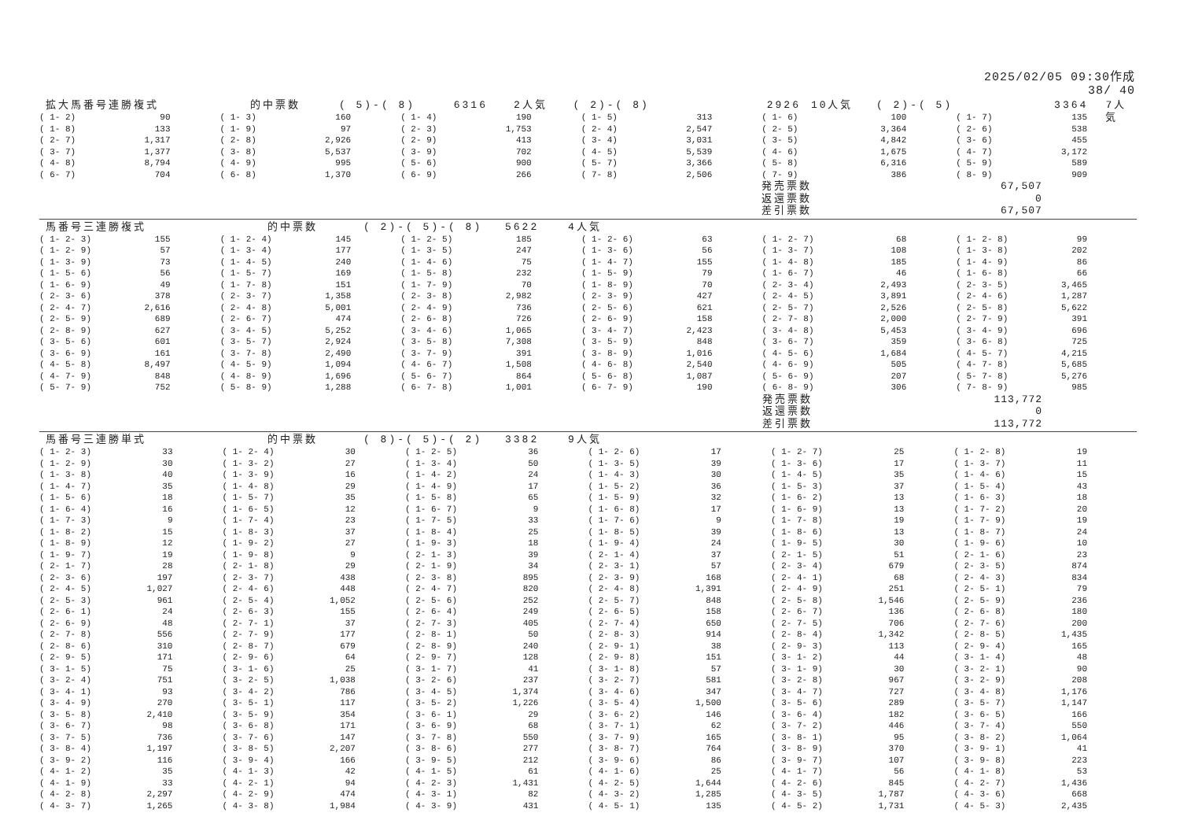2025/02/05 09:30作成
38/ 40
拡大馬番号連勝複式 的中票数 ( 5)-( 8) 6316 2人気 ( 2)-( 8) 2926 10人気 ( 2)-( 5) 3364 7人気
| ( 1- 2) | 90 | ( 1- 3) | 160 | ( 1- 4) | 190 | ( 1- 5) | 313 | ( 1- 6) | 100 | ( 1- 7) | 135 |
| ( 1- 8) | 133 | ( 1- 9) | 97 | ( 2- 3) | 1,753 | ( 2- 4) | 2,547 | ( 2- 5) | 3,364 | ( 2- 6) | 538 |
| ( 2- 7) | 1,317 | ( 2- 8) | 2,926 | ( 2- 9) | 413 | ( 3- 4) | 3,031 | ( 3- 5) | 4,842 | ( 3- 6) | 455 |
| ( 3- 7) | 1,377 | ( 3- 8) | 5,537 | ( 3- 9) | 702 | ( 4- 5) | 5,539 | ( 4- 6) | 1,675 | ( 4- 7) | 3,172 |
| ( 4- 8) | 8,794 | ( 4- 9) | 995 | ( 5- 6) | 900 | ( 5- 7) | 3,366 | ( 5- 8) | 6,316 | ( 5- 9) | 589 |
| ( 6- 7) | 704 | ( 6- 8) | 1,370 | ( 6- 9) | 266 | ( 7- 8) | 2,506 | ( 7- 9) | 386 | ( 8- 9) | 909 |
| | | | | | | | | 発売票数 | 67,507 | | |
| | | | | | | | | 返還票数 | 0 | | |
| | | | | | | | | 差引票数 | 67,507 | | |
馬番号三連勝複式 的中票数 ( 2)-( 5)-( 8) 5622 4人気
| ( 1- 2- 3) | 155 | ( 1- 2- 4) | 145 | ( 1- 2- 5) | 185 | ( 1- 2- 6) | 63 | ( 1- 2- 7) | 68 | ( 1- 2- 8) | 99 |
| ( 1- 2- 9) | 57 | ( 1- 3- 4) | 177 | ( 1- 3- 5) | 247 | ( 1- 3- 6) | 56 | ( 1- 3- 7) | 108 | ( 1- 3- 8) | 202 |
| ( 1- 3- 9) | 73 | ( 1- 4- 5) | 240 | ( 1- 4- 6) | 75 | ( 1- 4- 7) | 155 | ( 1- 4- 8) | 185 | ( 1- 4- 9) | 86 |
| ( 1- 5- 6) | 56 | ( 1- 5- 7) | 169 | ( 1- 5- 8) | 232 | ( 1- 5- 9) | 79 | ( 1- 6- 7) | 46 | ( 1- 6- 8) | 66 |
| ( 1- 6- 9) | 49 | ( 1- 7- 8) | 151 | ( 1- 7- 9) | 70 | ( 1- 8- 9) | 70 | ( 2- 3- 4) | 2,493 | ( 2- 3- 5) | 3,465 |
| ( 2- 3- 6) | 378 | ( 2- 3- 7) | 1,358 | ( 2- 3- 8) | 2,982 | ( 2- 3- 9) | 427 | ( 2- 4- 5) | 3,891 | ( 2- 4- 6) | 1,287 |
| ( 2- 4- 7) | 2,616 | ( 2- 4- 8) | 5,001 | ( 2- 4- 9) | 736 | ( 2- 5- 6) | 621 | ( 2- 5- 7) | 2,526 | ( 2- 5- 8) | 5,622 |
| ( 2- 5- 9) | 689 | ( 2- 6- 7) | 474 | ( 2- 6- 8) | 726 | ( 2- 6- 9) | 158 | ( 2- 7- 8) | 2,000 | ( 2- 7- 9) | 391 |
| ( 2- 8- 9) | 627 | ( 3- 4- 5) | 5,252 | ( 3- 4- 6) | 1,065 | ( 3- 4- 7) | 2,423 | ( 3- 4- 8) | 5,453 | ( 3- 4- 9) | 696 |
| ( 3- 5- 6) | 601 | ( 3- 5- 7) | 2,924 | ( 3- 5- 8) | 7,308 | ( 3- 5- 9) | 848 | ( 3- 6- 7) | 359 | ( 3- 6- 8) | 725 |
| ( 3- 6- 9) | 161 | ( 3- 7- 8) | 2,490 | ( 3- 7- 9) | 391 | ( 3- 8- 9) | 1,016 | ( 4- 5- 6) | 1,684 | ( 4- 5- 7) | 4,215 |
| ( 4- 5- 8) | 8,497 | ( 4- 5- 9) | 1,094 | ( 4- 6- 7) | 1,508 | ( 4- 6- 8) | 2,540 | ( 4- 6- 9) | 505 | ( 4- 7- 8) | 5,685 |
| ( 4- 7- 9) | 848 | ( 4- 8- 9) | 1,696 | ( 5- 6- 7) | 864 | ( 5- 6- 8) | 1,087 | ( 5- 6- 9) | 207 | ( 5- 7- 8) | 5,276 |
| ( 5- 7- 9) | 752 | ( 5- 8- 9) | 1,288 | ( 6- 7- 8) | 1,001 | ( 6- 7- 9) | 190 | ( 6- 8- 9) | 306 | ( 7- 8- 9) | 985 |
| | | | | | | | | 発売票数 | 113,772 | | |
| | | | | | | | | 返還票数 | 0 | | |
| | | | | | | | | 差引票数 | 113,772 | | |
馬番号三連勝単式 的中票数 ( 8)-( 5)-( 2) 3382 9人気
| ( 1- 2- 3) | 33 | ( 1- 2- 4) | 30 | ( 1- 2- 5) | 36 | ( 1- 2- 6) | 17 | ( 1- 2- 7) | 25 | ( 1- 2- 8) | 19 |
| ( 1- 2- 9) | 30 | ( 1- 3- 2) | 27 | ( 1- 3- 4) | 50 | ( 1- 3- 5) | 39 | ( 1- 3- 6) | 17 | ( 1- 3- 7) | 11 |
| ( 1- 3- 8) | 40 | ( 1- 3- 9) | 16 | ( 1- 4- 2) | 24 | ( 1- 4- 3) | 30 | ( 1- 4- 5) | 35 | ( 1- 4- 6) | 15 |
| ( 1- 4- 7) | 35 | ( 1- 4- 8) | 29 | ( 1- 4- 9) | 17 | ( 1- 5- 2) | 36 | ( 1- 5- 3) | 37 | ( 1- 5- 4) | 43 |
| ( 1- 5- 6) | 18 | ( 1- 5- 7) | 35 | ( 1- 5- 8) | 65 | ( 1- 5- 9) | 32 | ( 1- 6- 2) | 13 | ( 1- 6- 3) | 18 |
| ( 1- 6- 4) | 16 | ( 1- 6- 5) | 12 | ( 1- 6- 7) | 9 | ( 1- 6- 8) | 17 | ( 1- 6- 9) | 13 | ( 1- 7- 2) | 20 |
| ( 1- 7- 3) | 9 | ( 1- 7- 4) | 23 | ( 1- 7- 5) | 33 | ( 1- 7- 6) | 9 | ( 1- 7- 8) | 19 | ( 1- 7- 9) | 19 |
| ( 1- 8- 2) | 15 | ( 1- 8- 3) | 37 | ( 1- 8- 4) | 25 | ( 1- 8- 5) | 39 | ( 1- 8- 6) | 13 | ( 1- 8- 7) | 24 |
| ( 1- 8- 9) | 12 | ( 1- 9- 2) | 27 | ( 1- 9- 3) | 18 | ( 1- 9- 4) | 24 | ( 1- 9- 5) | 30 | ( 1- 9- 6) | 10 |
| ( 1- 9- 7) | 19 | ( 1- 9- 8) | 9 | ( 2- 1- 3) | 39 | ( 2- 1- 4) | 37 | ( 2- 1- 5) | 51 | ( 2- 1- 6) | 23 |
| ( 2- 1- 7) | 28 | ( 2- 1- 8) | 29 | ( 2- 1- 9) | 34 | ( 2- 3- 1) | 57 | ( 2- 3- 4) | 679 | ( 2- 3- 5) | 874 |
| ( 2- 3- 6) | 197 | ( 2- 3- 7) | 438 | ( 2- 3- 8) | 895 | ( 2- 3- 9) | 168 | ( 2- 4- 1) | 68 | ( 2- 4- 3) | 834 |
| ( 2- 4- 5) | 1,027 | ( 2- 4- 6) | 448 | ( 2- 4- 7) | 820 | ( 2- 4- 8) | 1,391 | ( 2- 4- 9) | 251 | ( 2- 5- 1) | 79 |
| ( 2- 5- 3) | 961 | ( 2- 5- 4) | 1,052 | ( 2- 5- 6) | 252 | ( 2- 5- 7) | 848 | ( 2- 5- 8) | 1,546 | ( 2- 5- 9) | 236 |
| ( 2- 6- 1) | 24 | ( 2- 6- 3) | 155 | ( 2- 6- 4) | 249 | ( 2- 6- 5) | 158 | ( 2- 6- 7) | 136 | ( 2- 6- 8) | 180 |
| ( 2- 6- 9) | 48 | ( 2- 7- 1) | 37 | ( 2- 7- 3) | 405 | ( 2- 7- 4) | 650 | ( 2- 7- 5) | 706 | ( 2- 7- 6) | 200 |
| ( 2- 7- 8) | 556 | ( 2- 7- 9) | 177 | ( 2- 8- 1) | 50 | ( 2- 8- 3) | 914 | ( 2- 8- 4) | 1,342 | ( 2- 8- 5) | 1,435 |
| ( 2- 8- 6) | 310 | ( 2- 8- 7) | 679 | ( 2- 8- 9) | 240 | ( 2- 9- 1) | 38 | ( 2- 9- 3) | 113 | ( 2- 9- 4) | 165 |
| ( 2- 9- 5) | 171 | ( 2- 9- 6) | 64 | ( 2- 9- 7) | 128 | ( 2- 9- 8) | 151 | ( 3- 1- 2) | 44 | ( 3- 1- 4) | 48 |
| ( 3- 1- 5) | 75 | ( 3- 1- 6) | 25 | ( 3- 1- 7) | 41 | ( 3- 1- 8) | 57 | ( 3- 1- 9) | 30 | ( 3- 2- 1) | 90 |
| ( 3- 2- 4) | 751 | ( 3- 2- 5) | 1,038 | ( 3- 2- 6) | 237 | ( 3- 2- 7) | 581 | ( 3- 2- 8) | 967 | ( 3- 2- 9) | 208 |
| ( 3- 4- 1) | 93 | ( 3- 4- 2) | 786 | ( 3- 4- 5) | 1,374 | ( 3- 4- 6) | 347 | ( 3- 4- 7) | 727 | ( 3- 4- 8) | 1,176 |
| ( 3- 4- 9) | 270 | ( 3- 5- 1) | 117 | ( 3- 5- 2) | 1,226 | ( 3- 5- 4) | 1,500 | ( 3- 5- 6) | 289 | ( 3- 5- 7) | 1,147 |
| ( 3- 5- 8) | 2,410 | ( 3- 5- 9) | 354 | ( 3- 6- 1) | 29 | ( 3- 6- 2) | 146 | ( 3- 6- 4) | 182 | ( 3- 6- 5) | 166 |
| ( 3- 6- 7) | 98 | ( 3- 6- 8) | 171 | ( 3- 6- 9) | 68 | ( 3- 7- 1) | 62 | ( 3- 7- 2) | 446 | ( 3- 7- 4) | 550 |
| ( 3- 7- 5) | 736 | ( 3- 7- 6) | 147 | ( 3- 7- 8) | 550 | ( 3- 7- 9) | 165 | ( 3- 8- 1) | 95 | ( 3- 8- 2) | 1,064 |
| ( 3- 8- 4) | 1,197 | ( 3- 8- 5) | 2,207 | ( 3- 8- 6) | 277 | ( 3- 8- 7) | 764 | ( 3- 8- 9) | 370 | ( 3- 9- 1) | 41 |
| ( 3- 9- 2) | 116 | ( 3- 9- 4) | 166 | ( 3- 9- 5) | 212 | ( 3- 9- 6) | 86 | ( 3- 9- 7) | 107 | ( 3- 9- 8) | 223 |
| ( 4- 1- 2) | 35 | ( 4- 1- 3) | 42 | ( 4- 1- 5) | 61 | ( 4- 1- 6) | 25 | ( 4- 1- 7) | 56 | ( 4- 1- 8) | 53 |
| ( 4- 1- 9) | 33 | ( 4- 2- 1) | 94 | ( 4- 2- 3) | 1,431 | ( 4- 2- 5) | 1,644 | ( 4- 2- 6) | 845 | ( 4- 2- 7) | 1,436 |
| ( 4- 2- 8) | 2,297 | ( 4- 2- 9) | 474 | ( 4- 3- 1) | 82 | ( 4- 3- 2) | 1,285 | ( 4- 3- 5) | 1,787 | ( 4- 3- 6) | 668 |
| ( 4- 3- 7) | 1,265 | ( 4- 3- 8) | 1,984 | ( 4- 3- 9) | 431 | ( 4- 5- 1) | 135 | ( 4- 5- 2) | 1,731 | ( 4- 5- 3) | 2,435 |